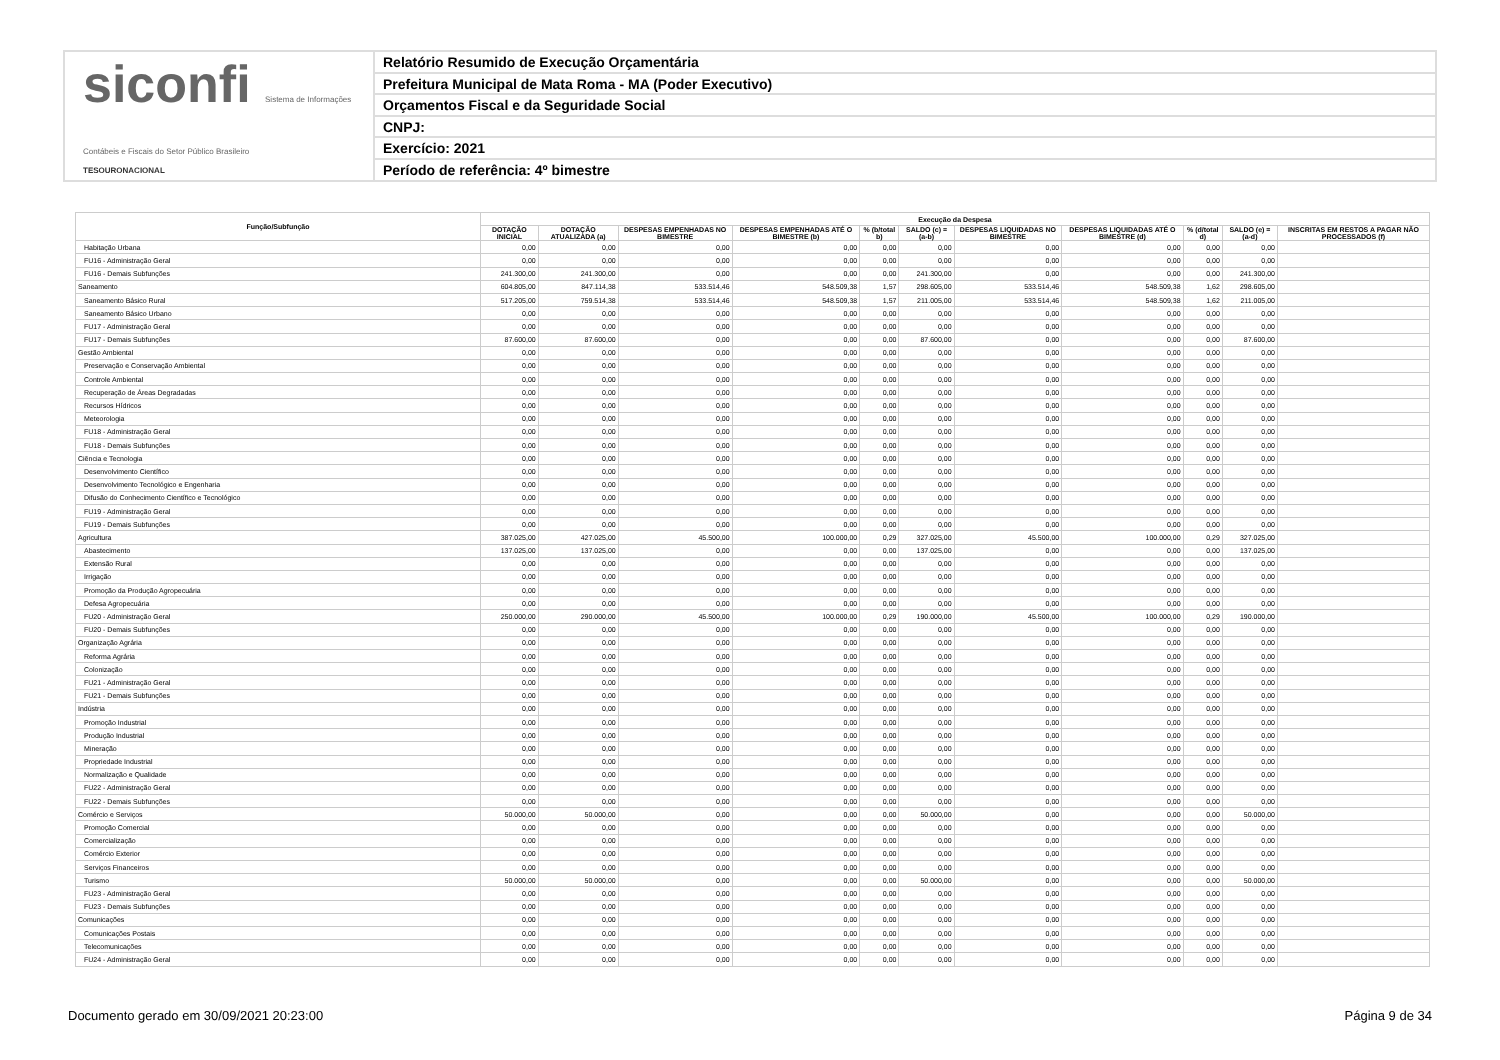siconfi Sistema de Informações Contábeis e Fiscais do Setor Público Brasileiro
TESOURONACIONAL
Relatório Resumido de Execução Orçamentária
Prefeitura Municipal de Mata Roma - MA (Poder Executivo)
Orçamentos Fiscal e da Seguridade Social
CNPJ:
Exercício: 2021
Período de referência: 4º bimestre
| Função/Subfunção | Execução da Despesa | | | | | | | | | | |
| --- | --- | --- | --- | --- | --- | --- | --- | --- | --- | --- | --- |
| | DOTAÇÃO INICIAL | DOTAÇÃO ATUALIZADA (a) | DESPESAS EMPENHADAS NO BIMESTRE | DESPESAS EMPENHADAS ATÉ O BIMESTRE (b) | % (b/total b) | SALDO (c) = (a-b) | DESPESAS LIQUIDADAS NO BIMESTRE | DESPESAS LIQUIDADAS ATÉ O BIMESTRE (d) | % (d/total d) | SALDO (e) = (a-d) | INSCRITAS EM RESTOS A PAGAR NÃO PROCESSADOS (f) |
| Habitação Urbana | 0,00 | 0,00 | 0,00 | 0,00 | 0,00 | 0,00 | 0,00 | 0,00 | 0,00 | 0,00 | |
| FU16 - Administração Geral | 0,00 | 0,00 | 0,00 | 0,00 | 0,00 | 0,00 | 0,00 | 0,00 | 0,00 | 0,00 | |
| FU16 - Demais Subfunções | 241.300,00 | 241.300,00 | 0,00 | 0,00 | 0,00 | 241.300,00 | 0,00 | 0,00 | 0,00 | 241.300,00 | |
| Saneamento | 604.805,00 | 847.114,38 | 533.514,46 | 548.509,38 | 1,57 | 298.605,00 | 533.514,46 | 548.509,38 | 1,62 | 298.605,00 | |
| Saneamento Básico Rural | 517.205,00 | 759.514,38 | 533.514,46 | 548.509,38 | 1,57 | 211.005,00 | 533.514,46 | 548.509,38 | 1,62 | 211.005,00 | |
| Saneamento Básico Urbano | 0,00 | 0,00 | 0,00 | 0,00 | 0,00 | 0,00 | 0,00 | 0,00 | 0,00 | 0,00 | |
| FU17 - Administração Geral | 0,00 | 0,00 | 0,00 | 0,00 | 0,00 | 0,00 | 0,00 | 0,00 | 0,00 | 0,00 | |
| FU17 - Demais Subfunções | 87.600,00 | 87.600,00 | 0,00 | 0,00 | 0,00 | 87.600,00 | 0,00 | 0,00 | 0,00 | 87.600,00 | |
| Gestão Ambiental | 0,00 | 0,00 | 0,00 | 0,00 | 0,00 | 0,00 | 0,00 | 0,00 | 0,00 | 0,00 | |
| Preservação e Conservação Ambiental | 0,00 | 0,00 | 0,00 | 0,00 | 0,00 | 0,00 | 0,00 | 0,00 | 0,00 | 0,00 | |
| Controle Ambiental | 0,00 | 0,00 | 0,00 | 0,00 | 0,00 | 0,00 | 0,00 | 0,00 | 0,00 | 0,00 | |
| Recuperação de Áreas Degradadas | 0,00 | 0,00 | 0,00 | 0,00 | 0,00 | 0,00 | 0,00 | 0,00 | 0,00 | 0,00 | |
| Recursos Hídricos | 0,00 | 0,00 | 0,00 | 0,00 | 0,00 | 0,00 | 0,00 | 0,00 | 0,00 | 0,00 | |
| Meteorologia | 0,00 | 0,00 | 0,00 | 0,00 | 0,00 | 0,00 | 0,00 | 0,00 | 0,00 | 0,00 | |
| FU18 - Administração Geral | 0,00 | 0,00 | 0,00 | 0,00 | 0,00 | 0,00 | 0,00 | 0,00 | 0,00 | 0,00 | |
| FU18 - Demais Subfunções | 0,00 | 0,00 | 0,00 | 0,00 | 0,00 | 0,00 | 0,00 | 0,00 | 0,00 | 0,00 | |
| Ciência e Tecnologia | 0,00 | 0,00 | 0,00 | 0,00 | 0,00 | 0,00 | 0,00 | 0,00 | 0,00 | 0,00 | |
| Desenvolvimento Científico | 0,00 | 0,00 | 0,00 | 0,00 | 0,00 | 0,00 | 0,00 | 0,00 | 0,00 | 0,00 | |
| Desenvolvimento Tecnológico e Engenharia | 0,00 | 0,00 | 0,00 | 0,00 | 0,00 | 0,00 | 0,00 | 0,00 | 0,00 | 0,00 | |
| Difusão do Conhecimento Científico e Tecnológico | 0,00 | 0,00 | 0,00 | 0,00 | 0,00 | 0,00 | 0,00 | 0,00 | 0,00 | 0,00 | |
| FU19 - Administração Geral | 0,00 | 0,00 | 0,00 | 0,00 | 0,00 | 0,00 | 0,00 | 0,00 | 0,00 | 0,00 | |
| FU19 - Demais Subfunções | 0,00 | 0,00 | 0,00 | 0,00 | 0,00 | 0,00 | 0,00 | 0,00 | 0,00 | 0,00 | |
| Agricultura | 387.025,00 | 427.025,00 | 45.500,00 | 100.000,00 | 0,29 | 327.025,00 | 45.500,00 | 100.000,00 | 0,29 | 327.025,00 | |
| Abastecimento | 137.025,00 | 137.025,00 | 0,00 | 0,00 | 0,00 | 137.025,00 | 0,00 | 0,00 | 0,00 | 137.025,00 | |
| Extensão Rural | 0,00 | 0,00 | 0,00 | 0,00 | 0,00 | 0,00 | 0,00 | 0,00 | 0,00 | 0,00 | |
| Irrigação | 0,00 | 0,00 | 0,00 | 0,00 | 0,00 | 0,00 | 0,00 | 0,00 | 0,00 | 0,00 | |
| Promoção da Produção Agropecuária | 0,00 | 0,00 | 0,00 | 0,00 | 0,00 | 0,00 | 0,00 | 0,00 | 0,00 | 0,00 | |
| Defesa Agropecuária | 0,00 | 0,00 | 0,00 | 0,00 | 0,00 | 0,00 | 0,00 | 0,00 | 0,00 | 0,00 | |
| FU20 - Administração Geral | 250.000,00 | 290.000,00 | 45.500,00 | 100.000,00 | 0,29 | 190.000,00 | 45.500,00 | 100.000,00 | 0,29 | 190.000,00 | |
| FU20 - Demais Subfunções | 0,00 | 0,00 | 0,00 | 0,00 | 0,00 | 0,00 | 0,00 | 0,00 | 0,00 | 0,00 | |
| Organização Agrária | 0,00 | 0,00 | 0,00 | 0,00 | 0,00 | 0,00 | 0,00 | 0,00 | 0,00 | 0,00 | |
| Reforma Agrária | 0,00 | 0,00 | 0,00 | 0,00 | 0,00 | 0,00 | 0,00 | 0,00 | 0,00 | 0,00 | |
| Colonização | 0,00 | 0,00 | 0,00 | 0,00 | 0,00 | 0,00 | 0,00 | 0,00 | 0,00 | 0,00 | |
| FU21 - Administração Geral | 0,00 | 0,00 | 0,00 | 0,00 | 0,00 | 0,00 | 0,00 | 0,00 | 0,00 | 0,00 | |
| FU21 - Demais Subfunções | 0,00 | 0,00 | 0,00 | 0,00 | 0,00 | 0,00 | 0,00 | 0,00 | 0,00 | 0,00 | |
| Indústria | 0,00 | 0,00 | 0,00 | 0,00 | 0,00 | 0,00 | 0,00 | 0,00 | 0,00 | 0,00 | |
| Promoção Industrial | 0,00 | 0,00 | 0,00 | 0,00 | 0,00 | 0,00 | 0,00 | 0,00 | 0,00 | 0,00 | |
| Produção Industrial | 0,00 | 0,00 | 0,00 | 0,00 | 0,00 | 0,00 | 0,00 | 0,00 | 0,00 | 0,00 | |
| Mineração | 0,00 | 0,00 | 0,00 | 0,00 | 0,00 | 0,00 | 0,00 | 0,00 | 0,00 | 0,00 | |
| Propriedade Industrial | 0,00 | 0,00 | 0,00 | 0,00 | 0,00 | 0,00 | 0,00 | 0,00 | 0,00 | 0,00 | |
| Normalização e Qualidade | 0,00 | 0,00 | 0,00 | 0,00 | 0,00 | 0,00 | 0,00 | 0,00 | 0,00 | 0,00 | |
| FU22 - Administração Geral | 0,00 | 0,00 | 0,00 | 0,00 | 0,00 | 0,00 | 0,00 | 0,00 | 0,00 | 0,00 | |
| FU22 - Demais Subfunções | 0,00 | 0,00 | 0,00 | 0,00 | 0,00 | 0,00 | 0,00 | 0,00 | 0,00 | 0,00 | |
| Comércio e Serviços | 50.000,00 | 50.000,00 | 0,00 | 0,00 | 0,00 | 50.000,00 | 0,00 | 0,00 | 0,00 | 50.000,00 | |
| Promoção Comercial | 0,00 | 0,00 | 0,00 | 0,00 | 0,00 | 0,00 | 0,00 | 0,00 | 0,00 | 0,00 | |
| Comercialização | 0,00 | 0,00 | 0,00 | 0,00 | 0,00 | 0,00 | 0,00 | 0,00 | 0,00 | 0,00 | |
| Comércio Exterior | 0,00 | 0,00 | 0,00 | 0,00 | 0,00 | 0,00 | 0,00 | 0,00 | 0,00 | 0,00 | |
| Serviços Financeiros | 0,00 | 0,00 | 0,00 | 0,00 | 0,00 | 0,00 | 0,00 | 0,00 | 0,00 | 0,00 | |
| Turismo | 50.000,00 | 50.000,00 | 0,00 | 0,00 | 0,00 | 50.000,00 | 0,00 | 0,00 | 0,00 | 50.000,00 | |
| FU23 - Administração Geral | 0,00 | 0,00 | 0,00 | 0,00 | 0,00 | 0,00 | 0,00 | 0,00 | 0,00 | 0,00 | |
| FU23 - Demais Subfunções | 0,00 | 0,00 | 0,00 | 0,00 | 0,00 | 0,00 | 0,00 | 0,00 | 0,00 | 0,00 | |
| Comunicações | 0,00 | 0,00 | 0,00 | 0,00 | 0,00 | 0,00 | 0,00 | 0,00 | 0,00 | 0,00 | |
| Comunicações Postais | 0,00 | 0,00 | 0,00 | 0,00 | 0,00 | 0,00 | 0,00 | 0,00 | 0,00 | 0,00 | |
| Telecomunicações | 0,00 | 0,00 | 0,00 | 0,00 | 0,00 | 0,00 | 0,00 | 0,00 | 0,00 | 0,00 | |
| FU24 - Administração Geral | 0,00 | 0,00 | 0,00 | 0,00 | 0,00 | 0,00 | 0,00 | 0,00 | 0,00 | 0,00 | |
Documento gerado em 30/09/2021 20:23:00 Página 9 de 34